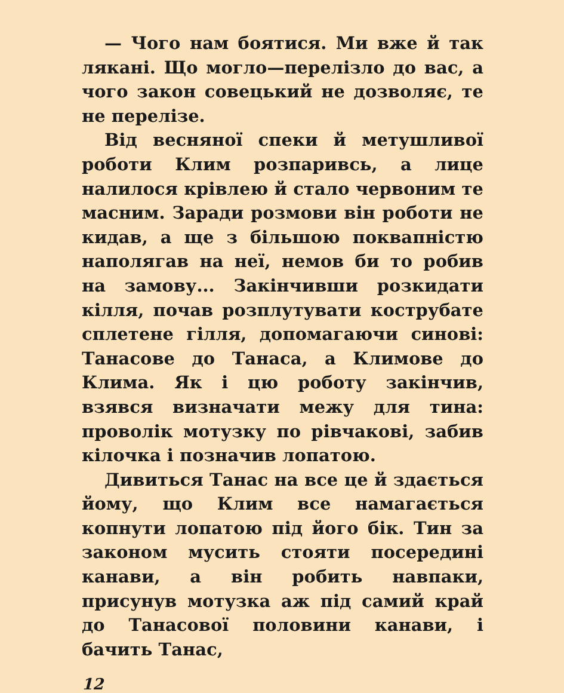— Чого нам боятися. Ми вже й так лякані. Що могло—перелізло до вас, а чого закон совецький не дозволяє, те не перелізе.
Від весняної спеки й метушливої роботи Клим розпаривсь, а лице налилося крівлею й стало червоним те масним. Заради розмови він роботи не кидав, а ще з більшою поквапністю наполягав на неї, немов би то робив на замову... Закінчивши розкидати кілля, почав розплутувати кострубате сплетене гілля, допомагаючи синові: Танасове до Танаса, а Климове до Клима. Як і цю роботу закінчив, взявся визначати межу для тина: проволік мотузку по рівчакові, забив кілочка і позначив лопатою.
Дивиться Танас на все це й здається йому, що Клим все намагається копнути лопатою під його бік. Тин за законом мусить стояти посередині канави, а він робить навпаки, присунув мотузка аж під самий край до Танасової половини канави, і бачить Танас,
12